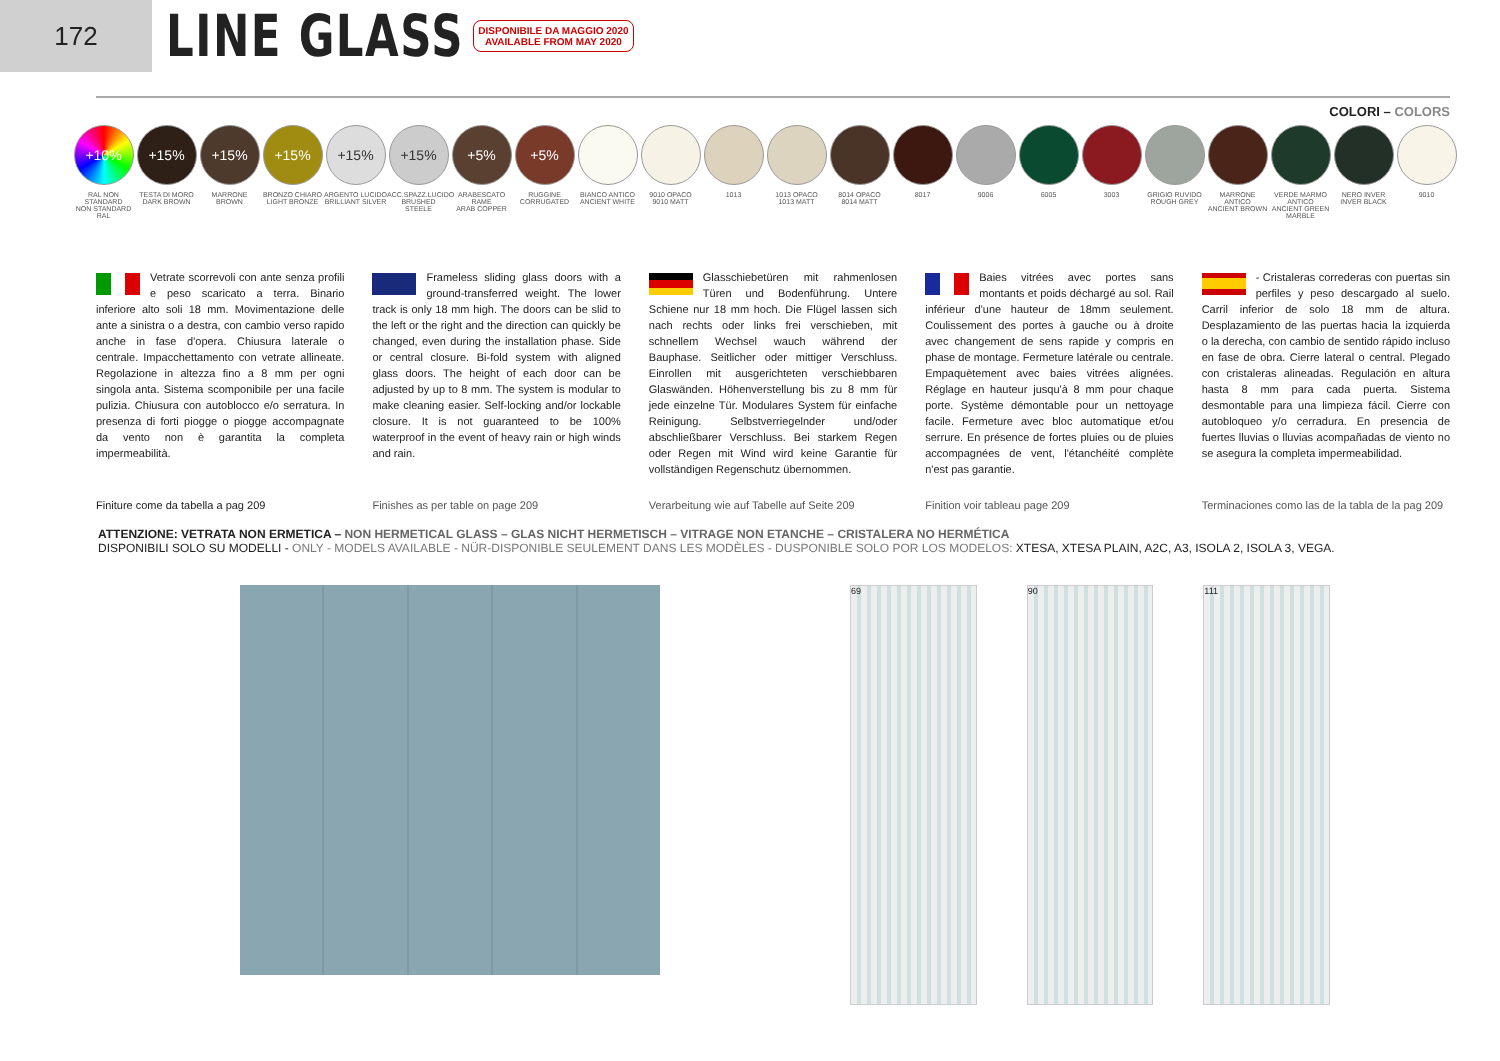172
LINE GLASS
DISPONIBILE DA MAGGIO 2020
AVAILABLE FROM MAY 2020
COLORI – COLORS
+10%
RAL NON STANDARD
NON STANDARD RAL
+15%
TESTA DI MORO
DARK BROWN
+15%
MARRONE
BROWN
+15%
BRONZO CHIARO
LIGHT BRONZE
+15%
ARGENTO LUCIDO
BRILLIANT SILVER
+15%
ACC.SPAZZ.LUCIDO
BRUSHED STEELE
+5%
ARABESCATO RAME
ARAB COPPER
+5%
RUGGINE
CORRUGATED
BIANCO ANTICO
ANCIENT WHITE
9010 OPACO
9010 MATT
1013 1013 OPACO
1013 MATT
8014 OPACO
8014 MATT
8017 9006 6005 3003 GRIGIO RUVIDO
ROUGH GREY
MARRONE ANTICO
ANCIENT BROWN
VERDE MARMO ANTICO
ANCIENT GREEN MARBLE
NERO INVER
INVER BLACK
9010
Vetrate scorrevoli con ante senza profili e peso scaricato a terra. Binario inferiore alto soli 18 mm. Movimentazione delle ante a sinistra o a destra, con cambio verso rapido anche in fase d'opera. Chiusura laterale o centrale. Impacchettamento con vetrate allineate. Regolazione in altezza fino a 8 mm per ogni singola anta. Sistema scomponibile per una facile pulizia. Chiusura con autoblocco e/o serratura. In presenza di forti piogge o piogge accompagnate da vento non è garantita la completa impermeabilità.
Frameless sliding glass doors with a ground-transferred weight. The lower track is only 18 mm high. The doors can be slid to the left or the right and the direction can quickly be changed, even during the installation phase. Side or central closure. Bi-fold system with aligned glass doors. The height of each door can be adjusted by up to 8 mm. The system is modular to make cleaning easier. Self-locking and/or lockable closure. It is not guaranteed to be 100% waterproof in the event of heavy rain or high winds and rain.
Glasschiebetüren mit rahmenlosen Türen und Bodenführung. Untere Schiene nur 18 mm hoch. Die Flügel lassen sich nach rechts oder links frei verschieben, mit schnellem Wechsel wauch während der Bauphase. Seitlicher oder mittiger Verschluss. Einrollen mit ausgerichteten verschiebbaren Glaswänden. Höhenverstellung bis zu 8 mm für jede einzelne Tür. Modulares System für einfache Reinigung. Selbstverriegelnder und/oder abschließbarer Verschluss. Bei starkem Regen oder Regen mit Wind wird keine Garantie für vollständigen Regenschutz übernommen.
Baies vitrées avec portes sans montants et poids déchargé au sol. Rail inférieur d'une hauteur de 18mm seulement. Coulissement des portes à gauche ou à droite avec changement de sens rapide y compris en phase de montage. Fermeture latérale ou centrale. Empaquètement avec baies vitrées alignées. Réglage en hauteur jusqu'à 8 mm pour chaque porte. Système démontable pour un nettoyage facile. Fermeture avec bloc automatique et/ou serrure. En présence de fortes pluies ou de pluies accompagnées de vent, l'étanchéité complète n'est pas garantie.
- Cristaleras correderas con puertas sin perfiles y peso descargado al suelo. Carril inferior de solo 18 mm de altura. Desplazamiento de las puertas hacia la izquierda o la derecha, con cambio de sentido rápido incluso en fase de obra. Cierre lateral o central. Plegado con cristaleras alineadas. Regulación en altura hasta 8 mm para cada puerta. Sistema desmontable para una limpieza fácil. Cierre con autobloqueo y/o cerradura. En presencia de fuertes lluvias o lluvias acompañadas de viento no se asegura la completa impermeabilidad.
Finiture come da tabella a pag 209
Finishes as per table on page 209
Verarbeitung wie auf Tabelle auf Seite 209
Finition voir tableau page 209 Terminaciones como las de la tabla de la pag 209
ATTENZIONE: VETRATA NON ERMETICA – NON HERMETICAL GLASS – GLAS NICHT HERMETISCH – VITRAGE NON ETANCHE – CRISTALERA NO HERMÉTICA
DISPONIBILI SOLO SU MODELLI - ONLY - MODELS AVAILABLE - NÜR-DISPONIBLE SEULEMENT DANS LES MODÈLES - DUSPONIBLE SOLO POR LOS MODELOS: XTESA, XTESA PLAIN, A2C, A3, ISOLA 2, ISOLA 3, VEGA.
69 90 111